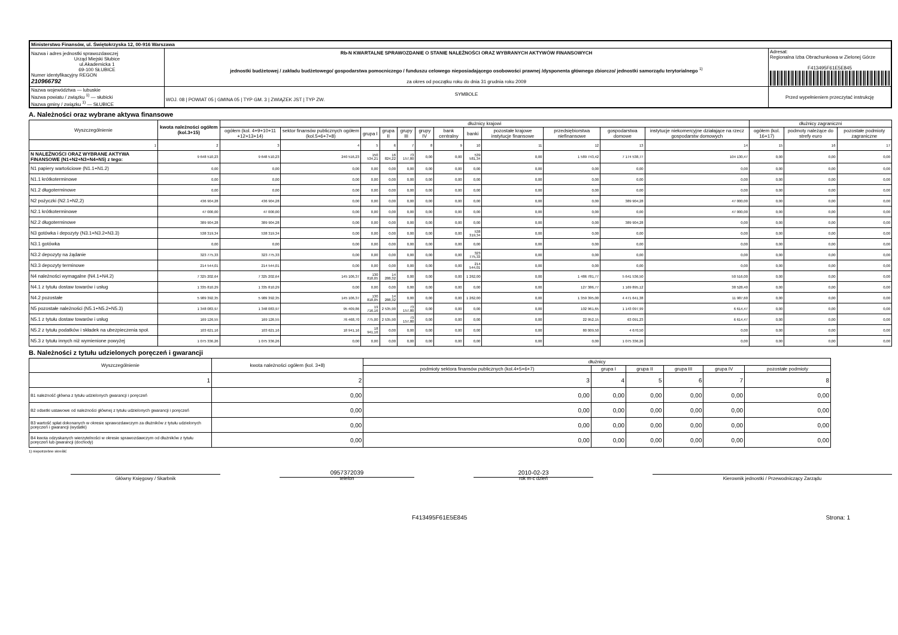| Ministerstwo Finansów, ul. Świętokrzyska 12, 00-916 Warszawa | | | |
| Nazwa i adres jednostki sprawozdawczej Urząd Miejski Słubice ul.Akademicka 1 69-100 SŁUBICE Numer identyfikacyjny REGON 210966792 | Rb-N KWARTALNE SPRAWOZDANIE O STANIE NALEŻNOŚCI ORAZ WYBRANYCH AKTYWÓW FINANSOWYCH jednostki budżetowej / zakładu budżetowego/ gospodarstwa pomocniczego / funduszu celowego nieposiadającego osobowości prawnej /dysponenta głównego zbiorczo/ jednostki samorządu terytorialnego <sup>1)</sup> za okres od początku roku do dnia 31 grudnia roku 2009 | | Adresat: Regionalna Izba Obrachunkowa w Zielonej Górze F413495F61E5E845 |
| Nazwa województwa — lubuskie Nazwa powiatu / związku <sup>1)</sup> — słubicki Nazwa gminy / związku <sup>1)</sup> — SŁUBICE | | SYMBOLE WOJ. 08 / POWIAT 05 / GMINA 05 / TYP GM. 3 / ZWIĄZEK JST / TYP ZW. | Przed wypełnieniem przeczytać instrukcję |
A. Należności oraz wybrane aktywa finansowe
| Wyszczególnienie | kwota należności ogółem (kol.3+15) | dłużnicy krajowi | | | | | | | | | | | | dłużnicy zagraniczni | | |
| --- | --- | --- | --- | --- | --- | --- | --- | --- | --- | --- | --- | --- | --- | --- | --- | --- |
| | | ogółem (kol. 4+9+10+11 +12+13+14) | sektor finansów publicznych ogółem (kol.5+6+7+8) | grupa I | grupa II | grupy III | grupy IV | bank centralny | banki | pozostałe krajowe instytucje finansowe | przedsiębiorstwa niefinansowe | gospodarstwa domowe | instytucje niekomercyjne działające na rzecz gospodarstw domowych | ogółem (kol. 16+17) | podmoty należące do strefy euro | pozostałe podmioty zagraniczne |
| 1 | 2 | 3 | 4 | 5 | 6 | 7 | 8 | 9 | 10 | 11 | 12 | 13 | 14 | 15 | 16 | 17 |
| N NALEŻNOŚCI ORAZ WYBRANE AKTYWA FINANSOWE (N1+N2+N3+N4+N5) z tego: | 9 648 510,23 | 9 648 510,23 | 240 516,23 | 150 534,21 | 16 824,22 | 73 157,80 | 0,00 | 0,00 | 539 581,34 | 0,00 | 1 589 743,42 | 7 174 538,77 | 104 130,47 | 0,00 | 0,00 | 0,00 |
| N1 papiery wartościowe (N1.1+N1.2) | 0,00 | 0,00 | 0,00 | 0,00 | 0,00 | 0,00 | 0,00 | 0,00 | 0,00 | 0,00 | 0,00 | 0,00 | 0,00 | 0,00 | 0,00 | 0,00 |
| N1.1 krótkoterminowe | 0,00 | 0,00 | 0,00 | 0,00 | 0,00 | 0,00 | 0,00 | 0,00 | 0,00 | 0,00 | 0,00 | 0,00 | 0,00 | 0,00 | 0,00 | 0,00 |
| N1.2 długoterminowe | 0,00 | 0,00 | 0,00 | 0,00 | 0,00 | 0,00 | 0,00 | 0,00 | 0,00 | 0,00 | 0,00 | 0,00 | 0,00 | 0,00 | 0,00 | 0,00 |
| N2 pożyczki (N2.1+N2,2) | 436 904,28 | 436 904,28 | 0,00 | 0,00 | 0,00 | 0,00 | 0,00 | 0,00 | 0,00 | 0,00 | 0,00 | 389 904,28 | 47 000,00 | 0,00 | 0,00 | 0,00 |
| N2.1 krótkoterminowe | 47 000,00 | 47 000,00 | 0,00 | 0,00 | 0,00 | 0,00 | 0,00 | 0,00 | 0,00 | 0,00 | 0,00 | 0,00 | 47 000,00 | 0,00 | 0,00 | 0,00 |
| N2.2 długoterminowe | 389 904,28 | 389 904,28 | 0,00 | 0,00 | 0,00 | 0,00 | 0,00 | 0,00 | 0,00 | 0,00 | 0,00 | 389 904,28 | 0,00 | 0,00 | 0,00 | 0,00 |
| N3 gotówka i depozyty (N3.1+N3.2+N3.3) | 538 319,34 | 538 319,34 | 0,00 | 0,00 | 0,00 | 0,00 | 0,00 | 0,00 | 538 319,34 | 0,00 | 0,00 | 0,00 | 0,00 | 0,00 | 0,00 | 0,00 |
| N3.1 gotówka | 0,00 | 0,00 | 0,00 | 0,00 | 0,00 | 0,00 | 0,00 | 0,00 | 0,00 | 0,00 | 0,00 | 0,00 | 0,00 | 0,00 | 0,00 | 0,00 |
| N3.2 depozyty na żądanie | 323 775,33 | 323 775,33 | 0,00 | 0,00 | 0,00 | 0,00 | 0,00 | 0,00 | 323 775,33 | 0,00 | 0,00 | 0,00 | 0,00 | 0,00 | 0,00 | 0,00 |
| N3.3 depozyty terminowe | 214 544,01 | 214 544,01 | 0,00 | 0,00 | 0,00 | 0,00 | 0,00 | 0,00 | 214 544,01 | 0,00 | 0,00 | 0,00 | 0,00 | 0,00 | 0,00 | 0,00 |
| N4 należności wymagalne (N4.1+N4.2) | 7 325 202,64 | 7 325 202,64 | 145 106,37 | 130 818,05 | 14 288,32 | 0,00 | 0,00 | 0,00 | 1 262,00 | 0,00 | 1 486 781,77 | 5 641 536,50 | 50 516,00 | 0,00 | 0,00 | 0,00 |
| N4.1 z tytułu dostaw towarów i usług | 1 335 810,29 | 1 335 810,29 | 0,00 | 0,00 | 0,00 | 0,00 | 0,00 | 0,00 | 0,00 | 0,00 | 127 386,77 | 1 169 895,12 | 38 528,40 | 0,00 | 0,00 | 0,00 |
| N4.2 pozostałe | 5 989 392,35 | 5 989 392,35 | 145 106,37 | 130 818,05 | 14 288,32 | 0,00 | 0,00 | 0,00 | 1 262,00 | 0,00 | 1 359 395,00 | 4 471 641,38 | 11 987,60 | 0,00 | 0,00 | 0,00 |
| N5 pozostałe należności (N5.1+N5.2+N5.3) | 1 348 083,97 | 1 348 083,97 | 95 409,86 | 19 716,16 | 2 535,90 | 73 157,80 | 0,00 | 0,00 | 0,00 | 0,00 | 102 961,65 | 1 143 097,99 | 6 614,47 | 0,00 | 0,00 | 0,00 |
| N5.1 z tytułu dostaw towarów i usług | 169 126,55 | 169 126,55 | 76 468,70 | 775,00 | 2 535,90 | 73 157,80 | 0,00 | 0,00 | 0,00 | 0,00 | 22 952,15 | 63 091,23 | 6 614,47 | 0,00 | 0,00 | 0,00 |
| N5.2 z tytułu podatków i składek na ubezpieczenia społ. | 103 621,16 | 103 621,16 | 18 941,16 | 18 941,16 | 0,00 | 0,00 | 0,00 | 0,00 | 0,00 | 0,00 | 80 009,50 | 4 670,50 | 0,00 | 0,00 | 0,00 | 0,00 |
| N5.3 z tytułu innych niż wymienione powyżej | 1 075 336,26 | 1 075 336,26 | 0,00 | 0,00 | 0,00 | 0,00 | 0,00 | 0,00 | 0,00 | 0,00 | 0,00 | 1 075 336,26 | 0,00 | 0,00 | 0,00 | 0,00 |
B. Należności z tytułu udzielonych poręczeń i gwarancji
| Wyszczególnienie | kwota należności ogółem (kol. 3+8) | dłużnicy | | | | | |
| --- | --- | --- | --- | --- | --- | --- | --- |
| | | podmioty sektora finansów publicznych (kol.4+5+6+7) | grupa I | grupa II | grupa III | grupa IV | pozostałe podmioty |
| 1 | 2 | 3 | 4 | 5 | 6 | 7 | 8 |
| B1 należność główna z tytułu udzielonych gwarancji i poręczeń | 0,00 | 0,00 | 0,00 | 0,00 | 0,00 | 0,00 | 0,00 |
| B2 odsetki ustawowe od należności głównej z tytułu udzielonych gwarancji i poręczeń | 0,00 | 0,00 | 0,00 | 0,00 | 0,00 | 0,00 | 0,00 |
| B3 wartość spłat dokonanych w okresie sprawozdawczym za dłużników z tytułu udzielonych poręczeń i gwarancji (wydatki) | 0,00 | 0,00 | 0,00 | 0,00 | 0,00 | 0,00 | 0,00 |
| B4 kwota odzyskanych wierzytelności w okresie sprawozdawczym od dłużników z tytułu poręczeń lub gwarancji (dochody) | 0,00 | 0,00 | 0,00 | 0,00 | 0,00 | 0,00 | 0,00 |
1) niepotrzebne skreślić
Główny Księgowy / Skarbnik
0957372039
telefon
2010-02-23
rok m-c dzień
Kierownik jednostki / Przewodniczący Zarządu
F413495F61E5E845 Strona: 1